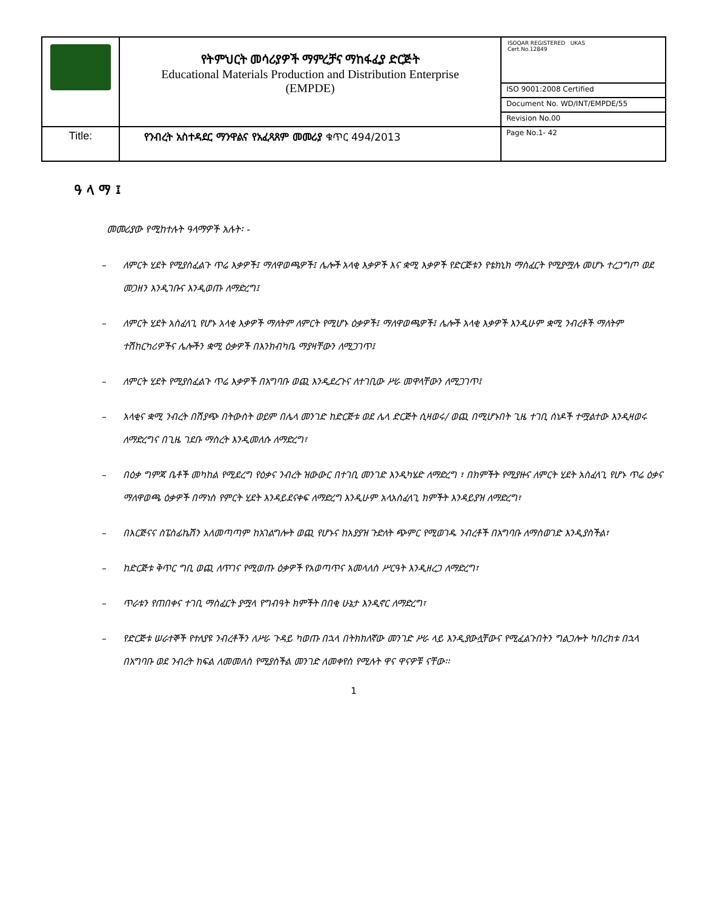| | የትምህርት መሳሪያዎች ማምረቻና ማከፋፈያ ድርጅት Educational Materials Production and Distribution Enterprise (EMPDE) | ISOQAR REGISTERED UKAS Cert.No.12849 |
| | | ISO 9001:2008 Certified |
| | | Document No. WD/INT/EMPDE/55 |
| | | Revision No.00 |
| Title: | የንብረት አስተዳደር ማንዋልና የአፈጻጸም መመሪያ ቁጥር 494/2013 | Page No.1- 42 |
ዓ ላ ማ ፤
መመሪያው የሚከተሉት ዓላማዎች አሉት፡ -
– ለምርት ሂደት የሚያስፈልጉ ጥሬ እቃዎች፤ ማለዋወጫዎች፤ ሌሎች አላቂ እቃዎች እና ቋሚ እቃዎች የድርጅቱን የቴክኒክ ማስፈርት የሚያሟሉ መሆኑ ተረጋግጦ ወደ መጋዘን እንዲገቡና እንዲወጡ ለማድረግ፤
– ለምርት ሂደት አስፈላጊ የሆኑ አላቂ እቃዎች ማለትም ለምርት የሚሆኑ ዕቃዎች፤ ማለዋወጫዎች፤ ሌሎች አላቂ እቃዎች እንዲሁም ቋሚ ንብረቶች ማለትም ተሽከርካሪዎችና ሌሎችን ቋሚ ዕቃዎች በእንክብካቤ ማያዛቸውን ለሚጋገጥ፤
– ለምርት ሂደት የሚያስፈልጉ ጥሬ እቃዎች በአግባቡ ወጪ እንዲደረጉና ለተገቢው ሥራ መዋላቸውን ለሚጋገጥ፤
– አላቂና ቋሚ ንብረት በሽያጭ በትውስት ወይም በሌላ መንገድ ከድርጅቱ ወደ ሌላ ድርጅት ሲዛወሩ/ ወጪ በሚሆኑበት ጊዜ ተገቢ ሰነዶች ተሟልተው እንዲዛወሩ ለማድረግና በጊዜ ገደቡ ማስረት እንዲመለሱ ለማድረግ፣
– በዕቃ ግምጃ ቤቶች መካከል የሚደረግ የዕቃና ንብረት ዝውውር በተገቢ መንገድ እንዲካሄድ ለማድረግ ፣ በክምችት የሚያዙና ለምርት ሂደት አስፈላጊ የሆኑ ጥሬ ዕቃና ማለዋወጫ ዕቃዎች በማነስ የምርት ሂደት እንዳይደናቀፍ ለማድረግ እንዲሁም አላአስፈላጊ ክምችት እንዳይያዝ ለማድረግ፣
– በእርጅናና ስፔስፊኬሽን አለመጣጣም ከአገልግሎት ወጪ የሆኑና ከአያያዝ ጉድለት ጭምር የሚወገዱ ንብረቶች በአግባቡ ለማስወገድ እንዲያስችል፣
– ከድርጅቱ ቅጥር ግቢ ወጪ ለጥገና የሚወጡ ዕቃዎች የአወጣጥና አመላለስ ሥርዓት እንዲዘረጋ ለማድረግ፣
– ጥራቱን የጠበቀና ተገቢ ማስፈርት ያሟላ የግብዓት ክምችት በበቂ ሁኔታ እንዲኖር ለማድረግ፣
– የድርጅቱ ሠራተኞች የተለያዩ ንብረቶችን ለሥራ ጉዳይ ካወጡ በኋላ በትክክለኛው መንገድ ሥራ ላይ እንዲያውሏቸውና የሚፈልጉበትን ግልጋሎት ካበረከቱ በኋላ በአግባቡ ወደ ንብረት ክፍል ለመመለስ የሚያስችል መንገድ ለመቀየስ የሚሉት ዋና ዋናዎቹ ናቸው፡፡
1